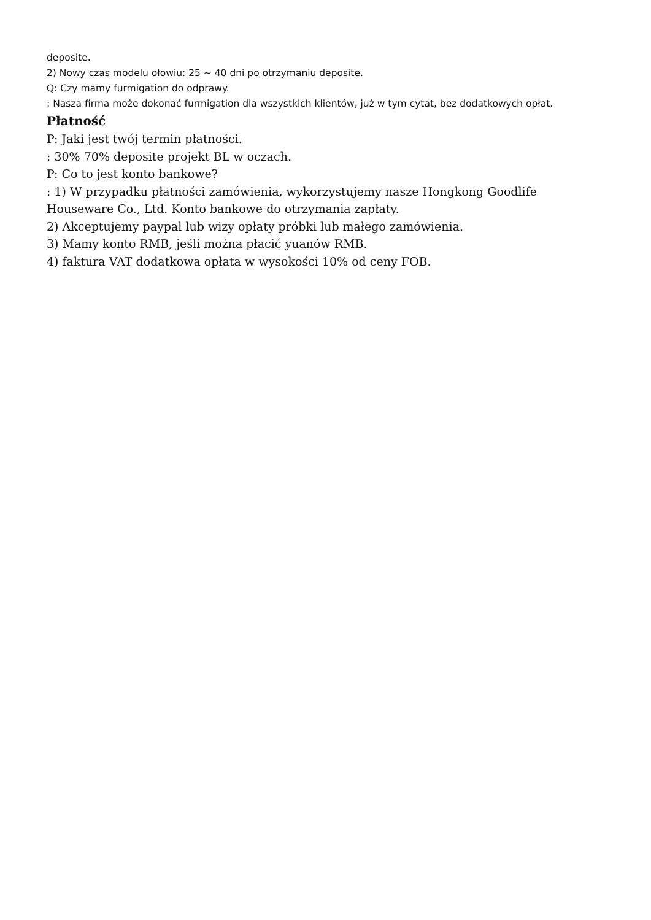deposite.
2) Nowy czas modelu ołowiu: 25 ~ 40 dni po otrzymaniu deposite.
Q: Czy mamy furmigation do odprawy.
: Nasza firma może dokonać furmigation dla wszystkich klientów, już w tym cytat, bez dodatkowych opłat.
Płatność
P: Jaki jest twój termin płatności.
: 30% 70% deposite projekt BL w oczach.
P: Co to jest konto bankowe?
: 1) W przypadku płatności zamówienia, wykorzystujemy nasze Hongkong Goodlife
Houseware Co., Ltd. Konto bankowe do otrzymania zapłaty.
2) Akceptujemy paypal lub wizy opłaty próbki lub małego zamówienia.
3) Mamy konto RMB, jeśli można płacić yuanów RMB.
4) faktura VAT dodatkowa opłata w wysokości 10% od ceny FOB.